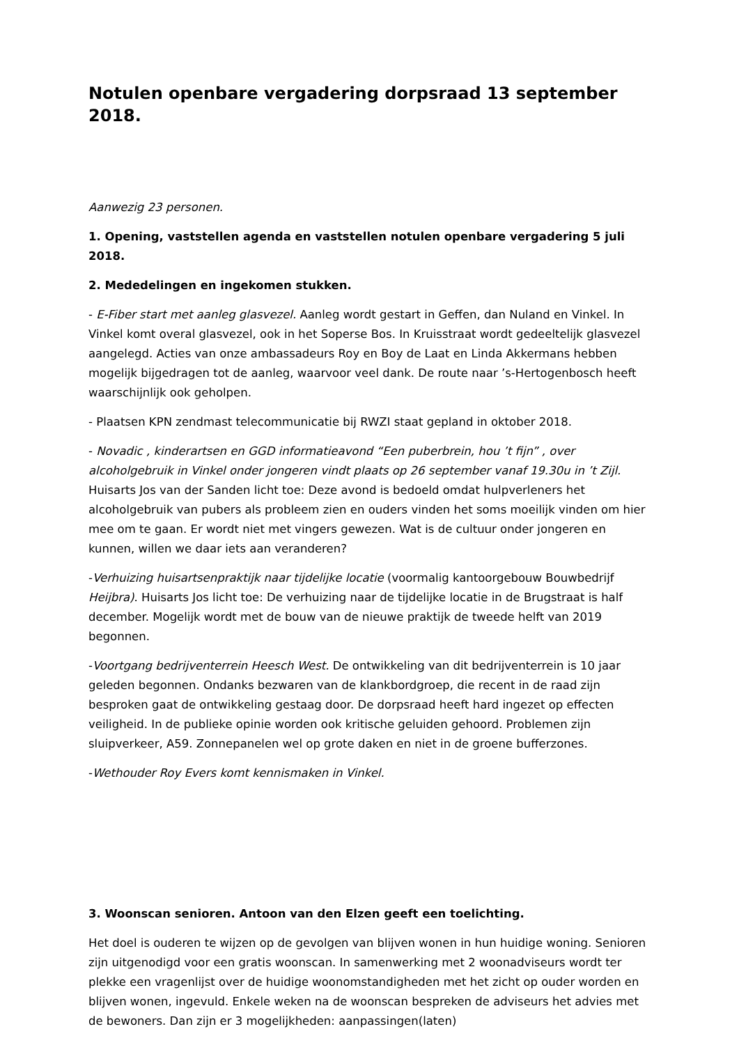Notulen openbare vergadering dorpsraad 13 september 2018.
Aanwezig 23 personen.
1. Opening, vaststellen agenda en vaststellen notulen openbare vergadering 5 juli 2018.
2. Mededelingen en ingekomen stukken.
- E-Fiber start met aanleg glasvezel. Aanleg wordt gestart in Geffen, dan Nuland en Vinkel. In Vinkel komt overal glasvezel, ook in het Soperse Bos. In Kruisstraat wordt gedeeltelijk glasvezel aangelegd. Acties van onze ambassadeurs Roy en Boy de Laat en Linda Akkermans hebben mogelijk bijgedragen tot de aanleg, waarvoor veel dank. De route naar ’s-Hertogenbosch heeft waarschijnlijk ook geholpen.
- Plaatsen KPN zendmast telecommunicatie bij RWZI staat gepland in oktober 2018.
- Novadic , kinderartsen en GGD informatieavond “Een puberbrein, hou ’t fijn” , over alcoholgebruik in Vinkel onder jongeren vindt plaats op 26 september vanaf 19.30u in ’t Zijl. Huisarts Jos van der Sanden licht toe: Deze avond is bedoeld omdat hulpverleners het alcoholgebruik van pubers als probleem zien en ouders vinden het soms moeilijk vinden om hier mee om te gaan. Er wordt niet met vingers gewezen. Wat is de cultuur onder jongeren en kunnen, willen we daar iets aan veranderen?
-Verhuizing huisartsenpraktijk naar tijdelijke locatie (voormalig kantoorgebouw Bouwbedrijf Heijbra). Huisarts Jos licht toe: De verhuizing naar de tijdelijke locatie in de Brugstraat is half december. Mogelijk wordt met de bouw van de nieuwe praktijk de tweede helft van 2019 begonnen.
-Voortgang bedrijventerrein Heesch West. De ontwikkeling van dit bedrijventerrein is 10 jaar geleden begonnen. Ondanks bezwaren van de klankbordgroep, die recent in de raad zijn besproken gaat de ontwikkeling gestaag door. De dorpsraad heeft hard ingezet op effecten veiligheid. In de publieke opinie worden ook kritische geluiden gehoord. Problemen zijn sluipverkeer, A59. Zonnepanelen wel op grote daken en niet in de groene bufferzones.
-Wethouder Roy Evers komt kennismaken in Vinkel.
3. Woonscan senioren. Antoon van den Elzen geeft een toelichting.
Het doel is ouderen te wijzen op de gevolgen van blijven wonen in hun huidige woning. Senioren zijn uitgenodigd voor een gratis woonscan. In samenwerking met 2 woonadviseurs wordt ter plekke een vragenlijst over de huidige woonomstandigheden met het zicht op ouder worden en blijven wonen, ingevuld. Enkele weken na de woonscan bespreken de adviseurs het advies met de bewoners. Dan zijn er 3 mogelijkheden: aanpassingen(laten)